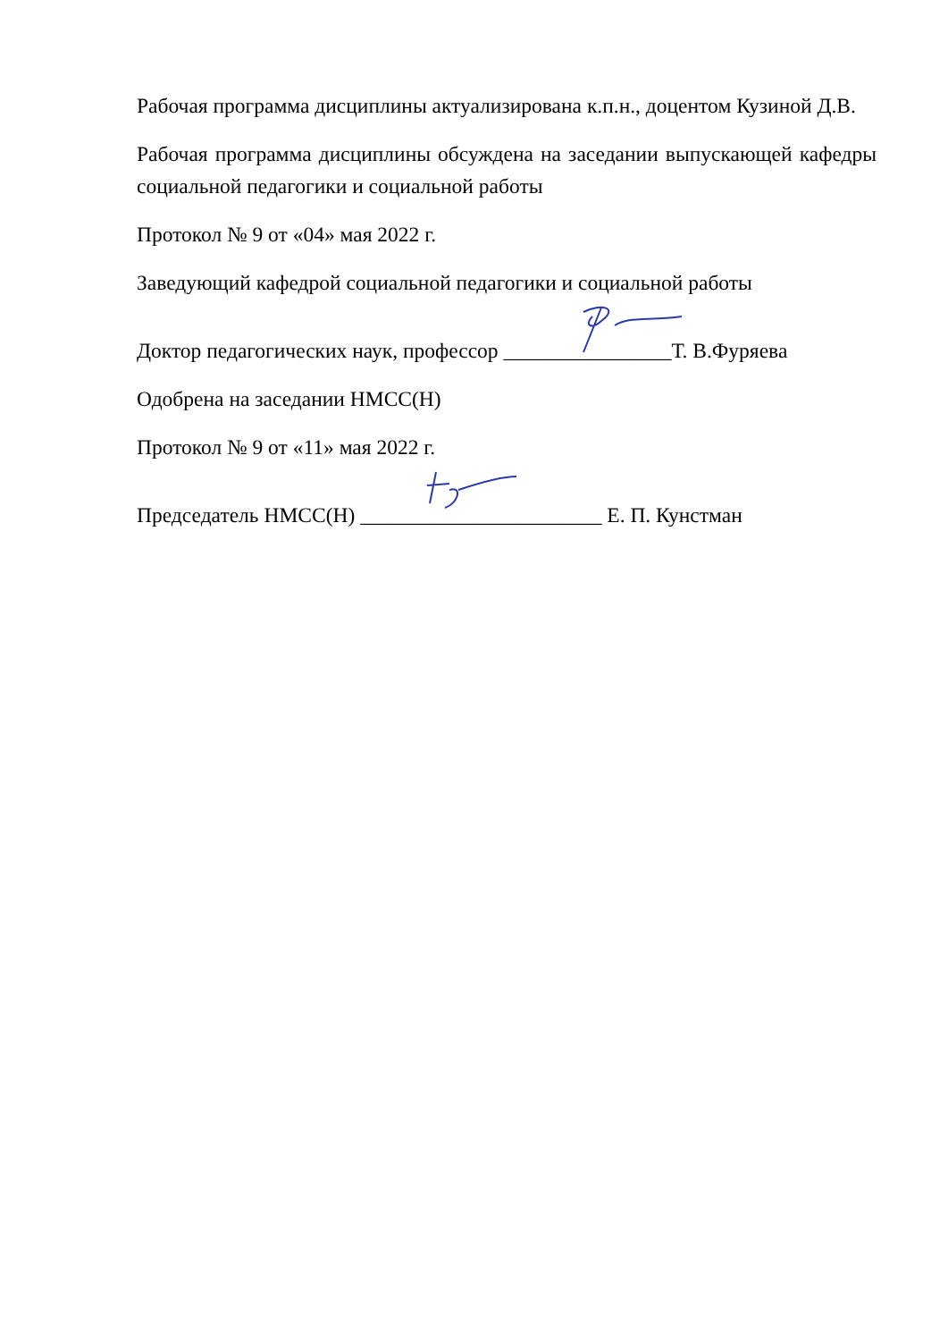Рабочая программа дисциплины актуализирована к.п.н., доцентом Кузиной Д.В.
Рабочая программа дисциплины обсуждена на заседании выпускающей кафедры социальной педагогики и социальной работы
Протокол № 9 от «04» мая 2022 г.
Заведующий кафедрой социальной педагогики и социальной работы
Доктор педагогических наук, профессор ________________Т. В.Фуряева
Одобрена на заседании НМСС(Н)
Протокол № 9 от «11» мая 2022 г.
Председатель НМСС(Н) _______________________ Е. П. Кунстман